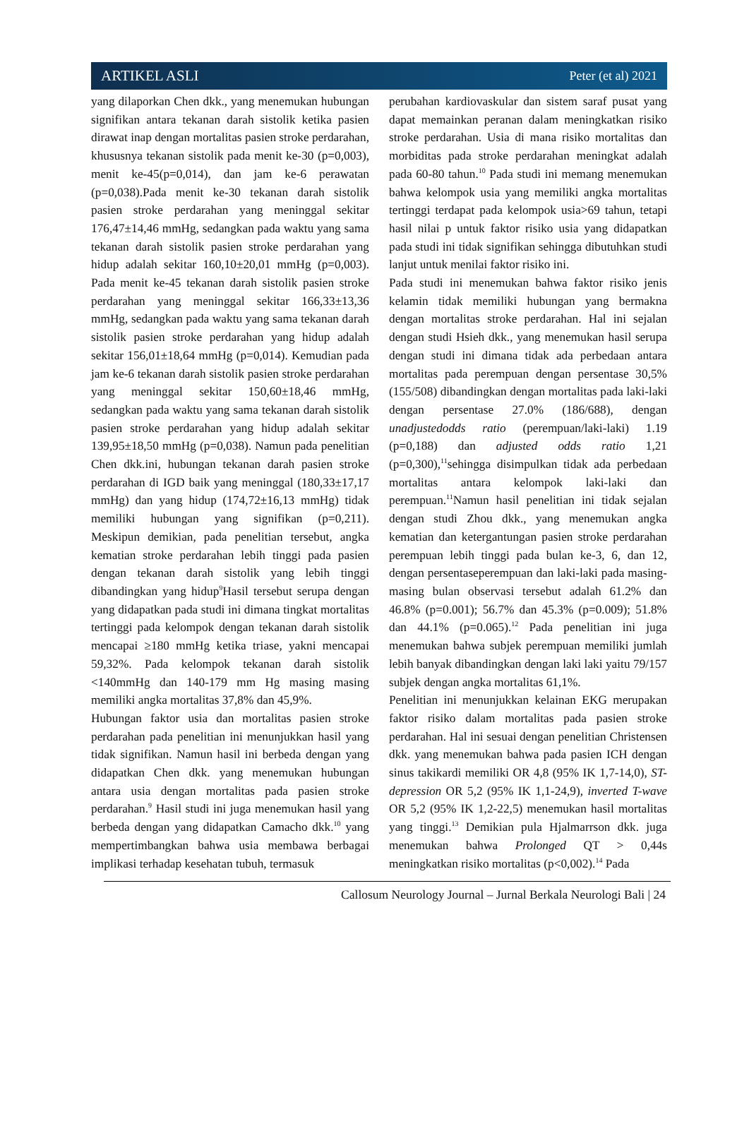ARTIKEL ASLI Peter (et al) 2021
yang dilaporkan Chen dkk., yang menemukan hubungan signifikan antara tekanan darah sistolik ketika pasien dirawat inap dengan mortalitas pasien stroke perdarahan, khususnya tekanan sistolik pada menit ke-30 (p=0,003), menit ke-45(p=0,014), dan jam ke-6 perawatan (p=0,038).Pada menit ke-30 tekanan darah sistolik pasien stroke perdarahan yang meninggal sekitar 176,47±14,46 mmHg, sedangkan pada waktu yang sama tekanan darah sistolik pasien stroke perdarahan yang hidup adalah sekitar 160,10±20,01 mmHg (p=0,003). Pada menit ke-45 tekanan darah sistolik pasien stroke perdarahan yang meninggal sekitar 166,33±13,36 mmHg, sedangkan pada waktu yang sama tekanan darah sistolik pasien stroke perdarahan yang hidup adalah sekitar 156,01±18,64 mmHg (p=0,014). Kemudian pada jam ke-6 tekanan darah sistolik pasien stroke perdarahan yang meninggal sekitar 150,60±18,46 mmHg, sedangkan pada waktu yang sama tekanan darah sistolik pasien stroke perdarahan yang hidup adalah sekitar 139,95±18,50 mmHg (p=0,038). Namun pada penelitian Chen dkk.ini, hubungan tekanan darah pasien stroke perdarahan di IGD baik yang meninggal (180,33±17,17 mmHg) dan yang hidup (174,72±16,13 mmHg) tidak memiliki hubungan yang signifikan (p=0,211). Meskipun demikian, pada penelitian tersebut, angka kematian stroke perdarahan lebih tinggi pada pasien dengan tekanan darah sistolik yang lebih tinggi dibandingkan yang hidup<sup>9</sup>Hasil tersebut serupa dengan yang didapatkan pada studi ini dimana tingkat mortalitas tertinggi pada kelompok dengan tekanan darah sistolik mencapai ≥180 mmHg ketika triase, yakni mencapai 59,32%. Pada kelompok tekanan darah sistolik <140mmHg dan 140-179 mm Hg masing masing memiliki angka mortalitas 37,8% dan 45,9%.
Hubungan faktor usia dan mortalitas pasien stroke perdarahan pada penelitian ini menunjukkan hasil yang tidak signifikan. Namun hasil ini berbeda dengan yang didapatkan Chen dkk. yang menemukan hubungan antara usia dengan mortalitas pada pasien stroke perdarahan.<sup>9</sup> Hasil studi ini juga menemukan hasil yang berbeda dengan yang didapatkan Camacho dkk.<sup>10</sup> yang mempertimbangkan bahwa usia membawa berbagai implikasi terhadap kesehatan tubuh, termasuk
perubahan kardiovaskular dan sistem saraf pusat yang dapat memainkan peranan dalam meningkatkan risiko stroke perdarahan. Usia di mana risiko mortalitas dan morbiditas pada stroke perdarahan meningkat adalah pada 60-80 tahun.<sup>10</sup> Pada studi ini memang menemukan bahwa kelompok usia yang memiliki angka mortalitas tertinggi terdapat pada kelompok usia>69 tahun, tetapi hasil nilai p untuk faktor risiko usia yang didapatkan pada studi ini tidak signifikan sehingga dibutuhkan studi lanjut untuk menilai faktor risiko ini.
Pada studi ini menemukan bahwa faktor risiko jenis kelamin tidak memiliki hubungan yang bermakna dengan mortalitas stroke perdarahan. Hal ini sejalan dengan studi Hsieh dkk., yang menemukan hasil serupa dengan studi ini dimana tidak ada perbedaan antara mortalitas pada perempuan dengan persentase 30,5%(155/508) dibandingkan dengan mortalitas pada laki-laki dengan persentase 27.0% (186/688), dengan unadjustedodds ratio (perempuan/laki-laki) 1.19 (p=0,188) dan adjusted odds ratio 1,21 (p=0,300),<sup>11</sup>sehingga disimpulkan tidak ada perbedaan mortalitas antara kelompok laki-laki dan perempuan.<sup>11</sup>Namun hasil penelitian ini tidak sejalan dengan studi Zhou dkk., yang menemukan angka kematian dan ketergantungan pasien stroke perdarahan perempuan lebih tinggi pada bulan ke-3, 6, dan 12, dengan persentaseperempuan dan laki-laki pada masing-masing bulan observasi tersebut adalah 61.2% dan 46.8% (p=0.001); 56.7% dan 45.3% (p=0.009); 51.8% dan 44.1% (p=0.065).<sup>12</sup> Pada penelitian ini juga menemukan bahwa subjek perempuan memiliki jumlah lebih banyak dibandingkan dengan laki laki yaitu 79/157 subjek dengan angka mortalitas 61,1%.
Penelitian ini menunjukkan kelainan EKG merupakan faktor risiko dalam mortalitas pada pasien stroke perdarahan. Hal ini sesuai dengan penelitian Christensen dkk. yang menemukan bahwa pada pasien ICH dengan sinus takikardi memiliki OR 4,8 (95% IK 1,7-14,0), ST-depression OR 5,2 (95% IK 1,1-24,9), inverted T-wave OR 5,2 (95% IK 1,2-22,5) menemukan hasil mortalitas yang tinggi.<sup>13</sup> Demikian pula Hjalmarrson dkk. juga menemukan bahwa Prolonged QT > 0,44s meningkatkan risiko mortalitas (p<0,002).<sup>14</sup> Pada
Callosum Neurology Journal – Jurnal Berkala Neurologi Bali | 24